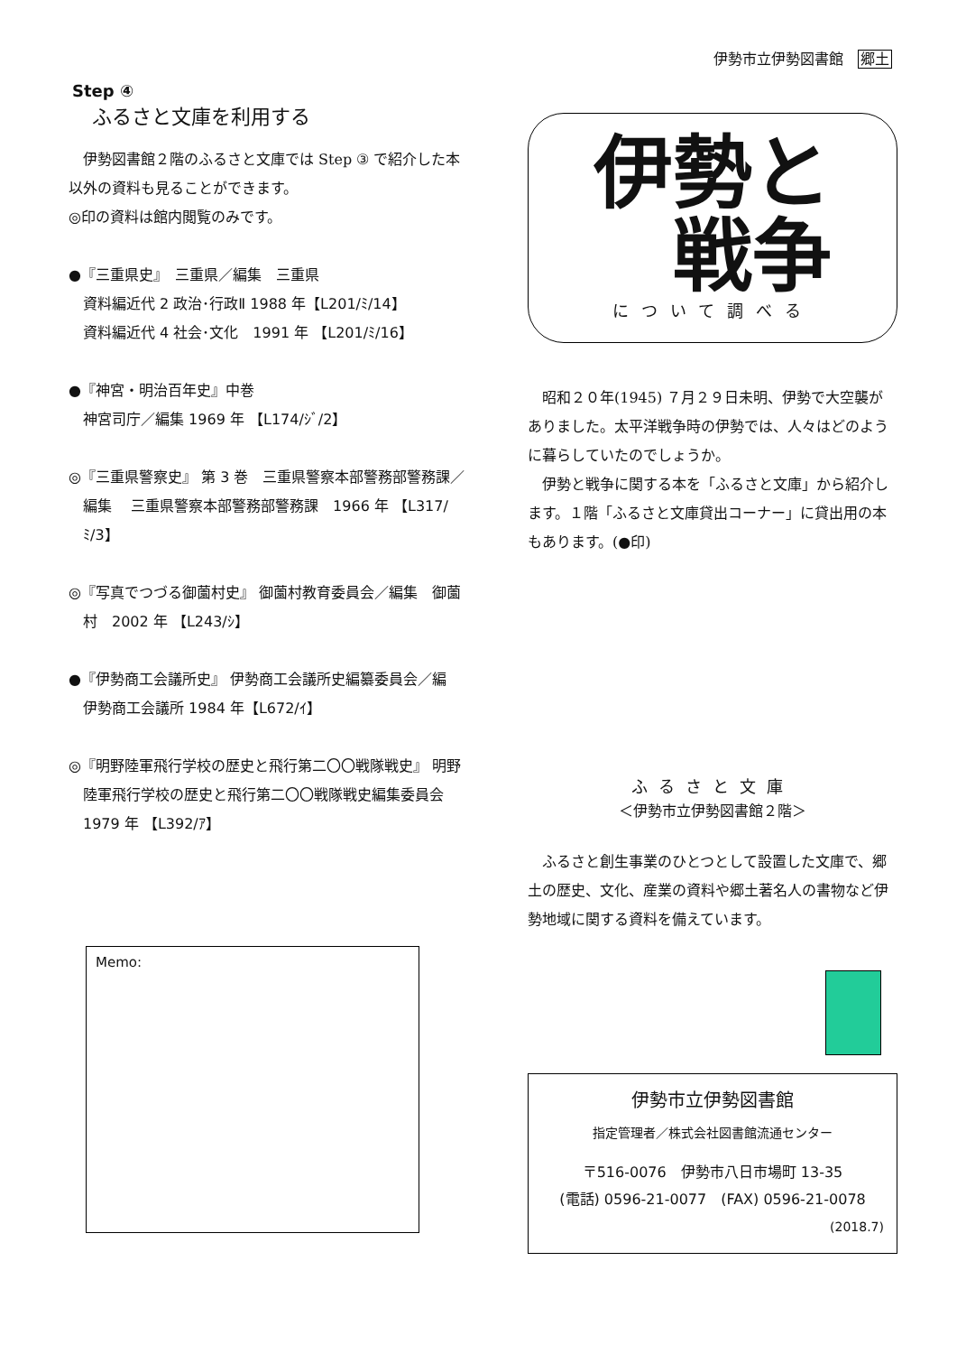伊勢市立伊勢図書館 郷土
Step ④
ふるさと文庫を利用する
　伊勢図書館２階のふるさと文庫では Step ③ で紹介した本以外の資料も見ることができます。
◎印の資料は館内閲覧のみです。
●『三重県史』　三重県／編集　三重県
資料編近代 2 政治･行政Ⅱ 1988 年【L201/ﾐ/14】
資料編近代 4 社会･文化　1991 年 【L201/ﾐ/16】
●『神宮・明治百年史』中巻
神宮司庁／編集 1969 年 【L174/ｼﾞ/2】
◎『三重県警察史』 第 3 巻　三重県警察本部警務部警務課／編集　 三重県警察本部警務部警務課　1966 年 【L317/ﾐ/3】
◎『写真でつづる御薗村史』 御薗村教育委員会／編集　御薗村　2002 年 【L243/ｼ】
●『伊勢商工会議所史』 伊勢商工会議所史編纂委員会／編　伊勢商工会議所 1984 年【L672/ｲ】
◎『明野陸軍飛行学校の歴史と飛行第二〇〇戦隊戦史』 明野陸軍飛行学校の歴史と飛行第二〇〇戦隊戦史編集委員会　1979 年 【L392/ｱ】
Memo:
伊勢と
　戦争
について調べる
　昭和２０年(1945) ７月２９日未明、伊勢で大空襲がありました。太平洋戦争時の伊勢では、人々はどのように暮らしていたのでしょうか。
　伊勢と戦争に関する本を「ふるさと文庫」から紹介します。１階「ふるさと文庫貸出コーナー」に貸出用の本もあります。(●印)
ふるさと文庫
＜伊勢市立伊勢図書館２階＞
　ふるさと創生事業のひとつとして設置した文庫で、郷土の歴史、文化、産業の資料や郷土著名人の書物など伊勢地域に関する資料を備えています。
伊勢市立伊勢図書館
指定管理者／株式会社図書館流通センター
〒516-0076　伊勢市八日市場町 13-35
(電話) 0596-21-0077　(FAX) 0596-21-0078
(2018.7)